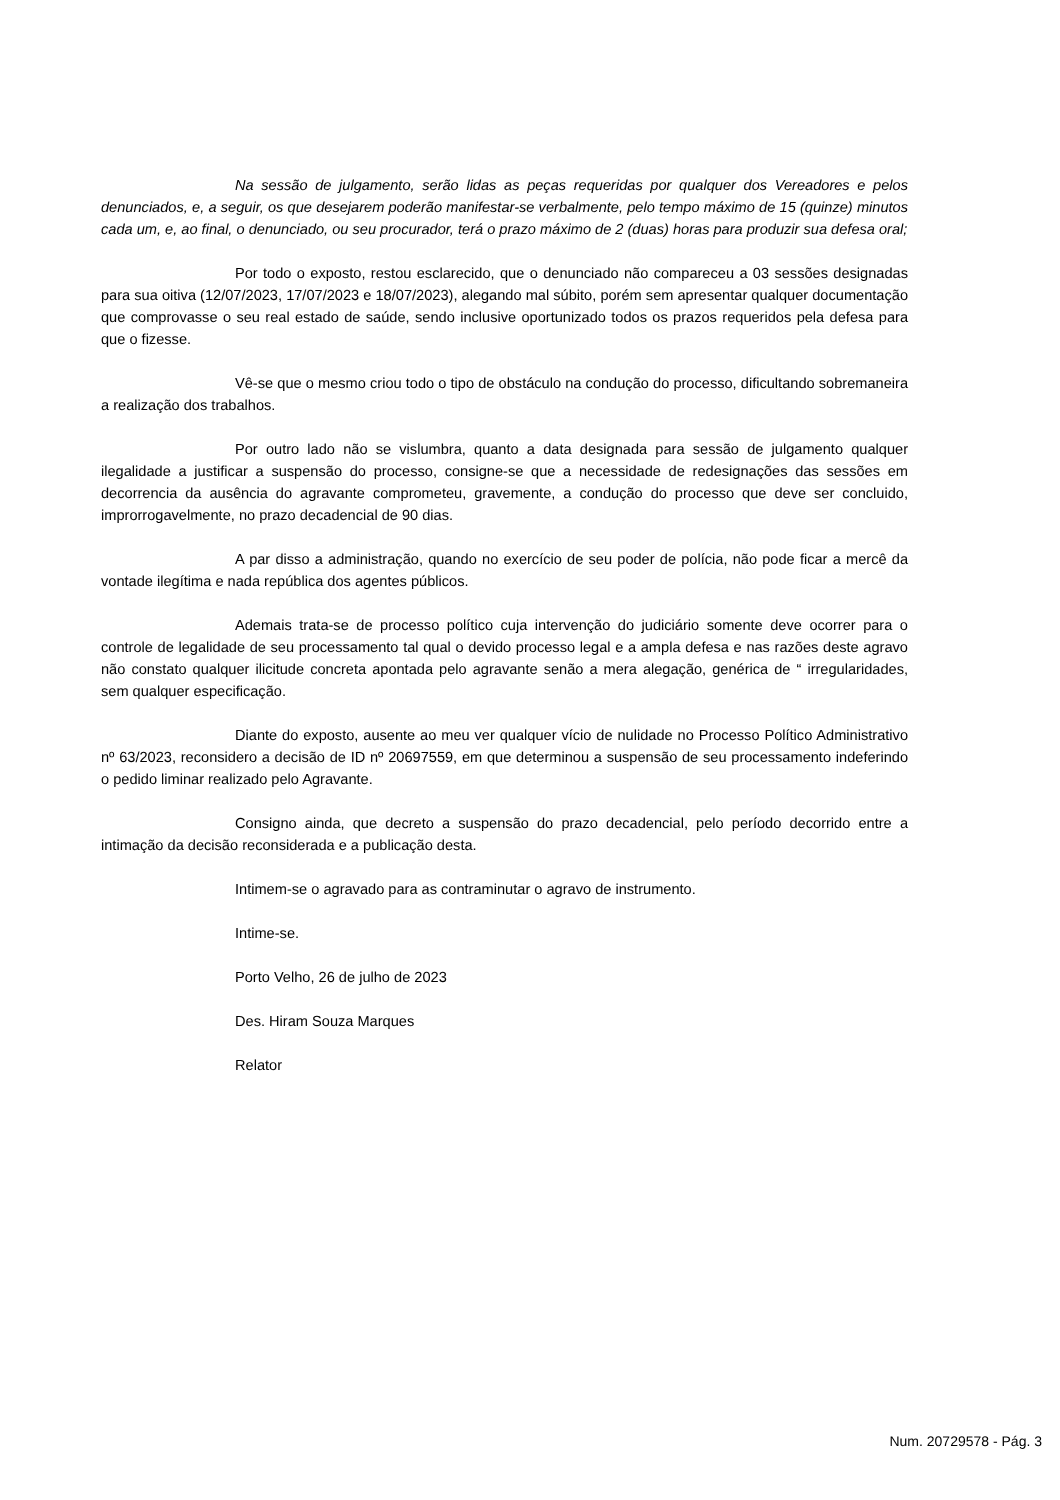Na sessão de julgamento, serão lidas as peças requeridas por qualquer dos Vereadores e pelos denunciados, e, a seguir, os que desejarem poderão manifestar-se verbalmente, pelo tempo máximo de 15 (quinze) minutos cada um, e, ao final, o denunciado, ou seu procurador, terá o prazo máximo de 2 (duas) horas para produzir sua defesa oral;
Por todo o exposto, restou esclarecido, que o denunciado não compareceu a 03 sessões designadas para sua oitiva (12/07/2023, 17/07/2023 e 18/07/2023), alegando mal súbito, porém sem apresentar qualquer documentação que comprovasse o seu real estado de saúde, sendo inclusive oportunizado todos os prazos requeridos pela defesa para que o fizesse.
Vê-se que o mesmo criou todo o tipo de obstáculo na condução do processo, dificultando sobremaneira a realização dos trabalhos.
Por outro lado não se vislumbra, quanto a data designada para sessão de julgamento qualquer ilegalidade a justificar a suspensão do processo, consigne-se que a necessidade de redesignações das sessões em decorrencia da ausência do agravante comprometeu, gravemente, a condução do processo que deve ser concluido, improrrogavelmente, no prazo decadencial de 90 dias.
A par disso a administração, quando no exercício de seu poder de polícia, não pode ficar a mercê da vontade ilegítima e nada república dos agentes públicos.
Ademais trata-se de processo político cuja intervenção do judiciário somente deve ocorrer para o controle de legalidade de seu processamento tal qual o devido processo legal e a ampla defesa e nas razões deste agravo não constato qualquer ilicitude concreta apontada pelo agravante senão a mera alegação, genérica de “ irregularidades, sem qualquer especificação.
Diante do exposto, ausente ao meu ver qualquer vício de nulidade no Processo Político Administrativo nº 63/2023, reconsidero a decisão de ID nº 20697559, em que determinou a suspensão de seu processamento indeferindo o pedido liminar realizado pelo Agravante.
Consigno ainda, que decreto a suspensão do prazo decadencial, pelo período decorrido entre a intimação da decisão reconsiderada e a publicação desta.
Intimem-se o agravado para as contraminutar o agravo de instrumento.
Intime-se.
Porto Velho, 26 de julho de 2023
Des. Hiram Souza Marques
Relator
Num. 20729578 - Pág. 3